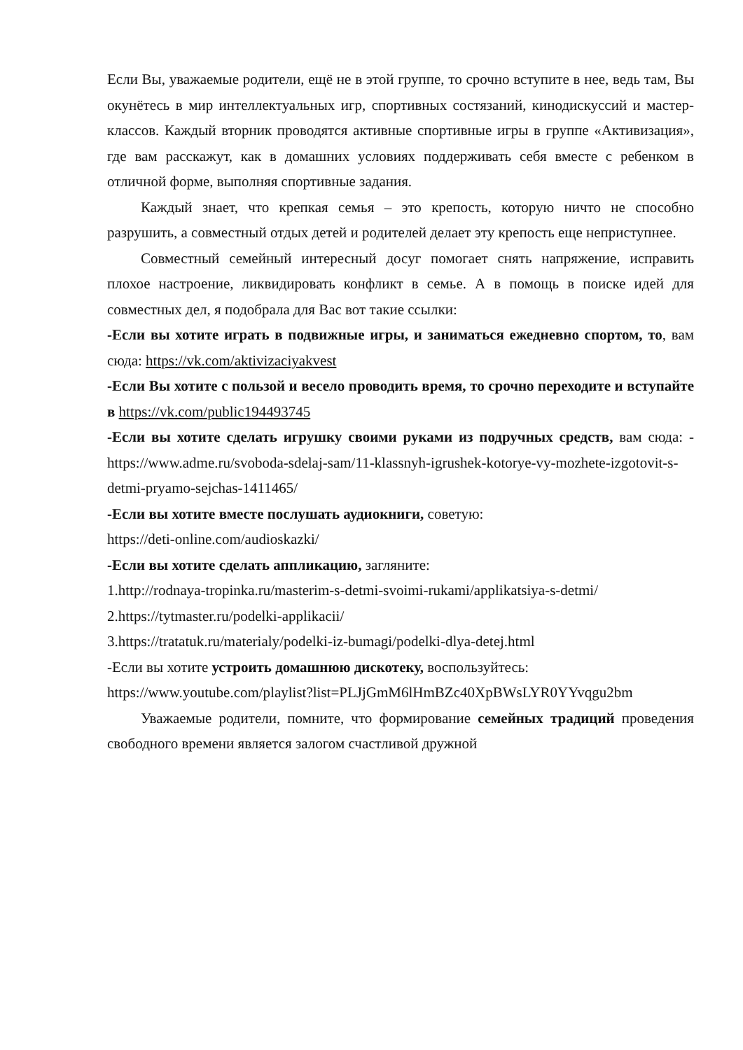Если Вы, уважаемые родители, ещё не в этой группе, то срочно вступите в нее, ведь там, Вы окунётесь в мир интеллектуальных игр, спортивных состязаний, кинодискуссий и мастер-классов. Каждый вторник проводятся активные спортивные игры в группе «Активизация», где вам расскажут, как в домашних условиях поддерживать себя вместе с ребенком в отличной форме, выполняя спортивные задания.
Каждый знает, что крепкая семья – это крепость, которую ничто не способно разрушить, а совместный отдых детей и родителей делает эту крепость еще неприступнее.
Совместный семейный интересный досуг помогает снять напряжение, исправить плохое настроение, ликвидировать конфликт в семье. А в помощь в поиске идей для совместных дел, я подобрала для Вас вот такие ссылки:
-Если вы хотите играть в подвижные игры, и заниматься ежедневно спортом, то, вам сюда: https://vk.com/aktivizaciyakvest
-Если Вы хотите с пользой и весело проводить время, то срочно переходите и вступайте в https://vk.com/public194493745
-Если вы хотите сделать игрушку своими руками из подручных средств, вам сюда: -https://www.adme.ru/svoboda-sdelaj-sam/11-klassnyh-igrushek-kotorye-vy-mozhete-izgotovit-s-detmi-pryamo-sejchas-1411465/
-Если вы хотите вместе послушать аудиокниги, советую:
https://deti-online.com/audioskazki/
-Если вы хотите сделать аппликацию, загляните:
1.http://rodnaya-tropinka.ru/masterim-s-detmi-svoimi-rukami/applikatsiya-s-detmi/
2.https://tytmaster.ru/podelki-applikacii/
3.https://tratatuk.ru/materialy/podelki-iz-bumagi/podelki-dlya-detej.html
-Если вы хотите устроить домашнюю дискотеку, воспользуйтесь:
https://www.youtube.com/playlist?list=PLJjGmM6lHmBZc40XpBWsLYR0YYvqgu2bm
Уважаемые родители, помните, что формирование семейных традиций проведения свободного времени является залогом счастливой дружной